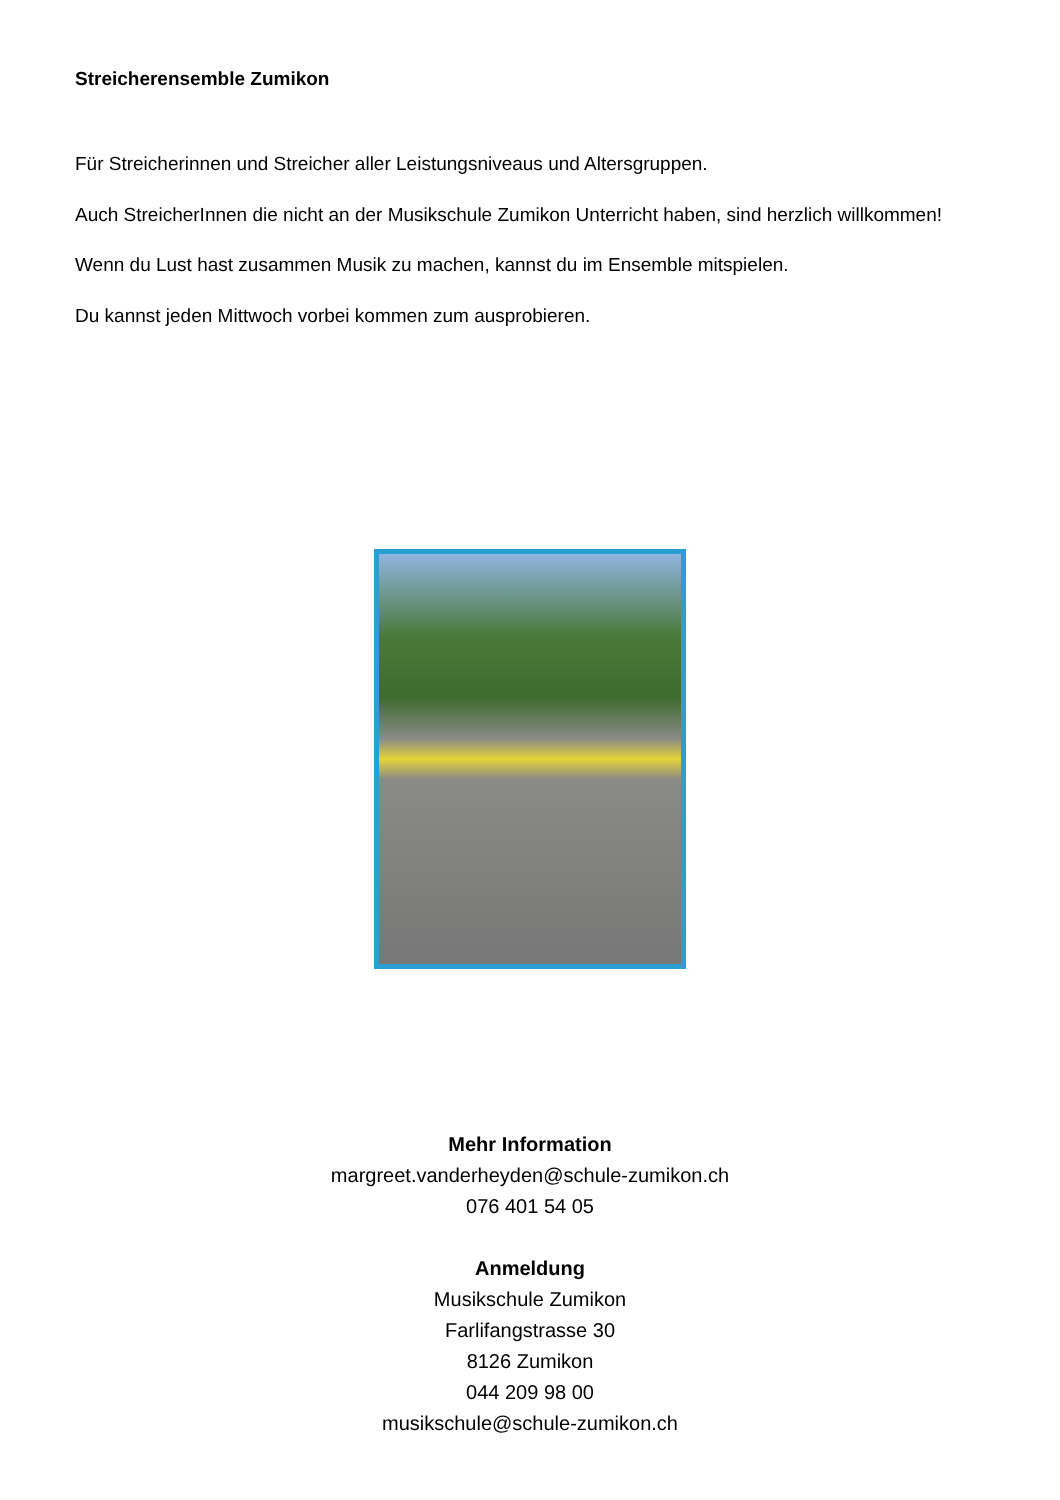Streicherensemble Zumikon
Für Streicherinnen und Streicher aller Leistungsniveaus und Altersgruppen.
Auch StreicherInnen die nicht an der Musikschule Zumikon Unterricht haben, sind herzlich willkommen!
Wenn du Lust hast zusammen Musik zu machen, kannst du im Ensemble mitspielen.
Du kannst jeden Mittwoch vorbei kommen zum ausprobieren.
Mehr Information
margreet.vanderheyden@schule-zumikon.ch
076 401 54 05
Anmeldung
Musikschule Zumikon
Farlifangstrasse 30
8126 Zumikon
044 209 98 00
musikschule@schule-zumikon.ch